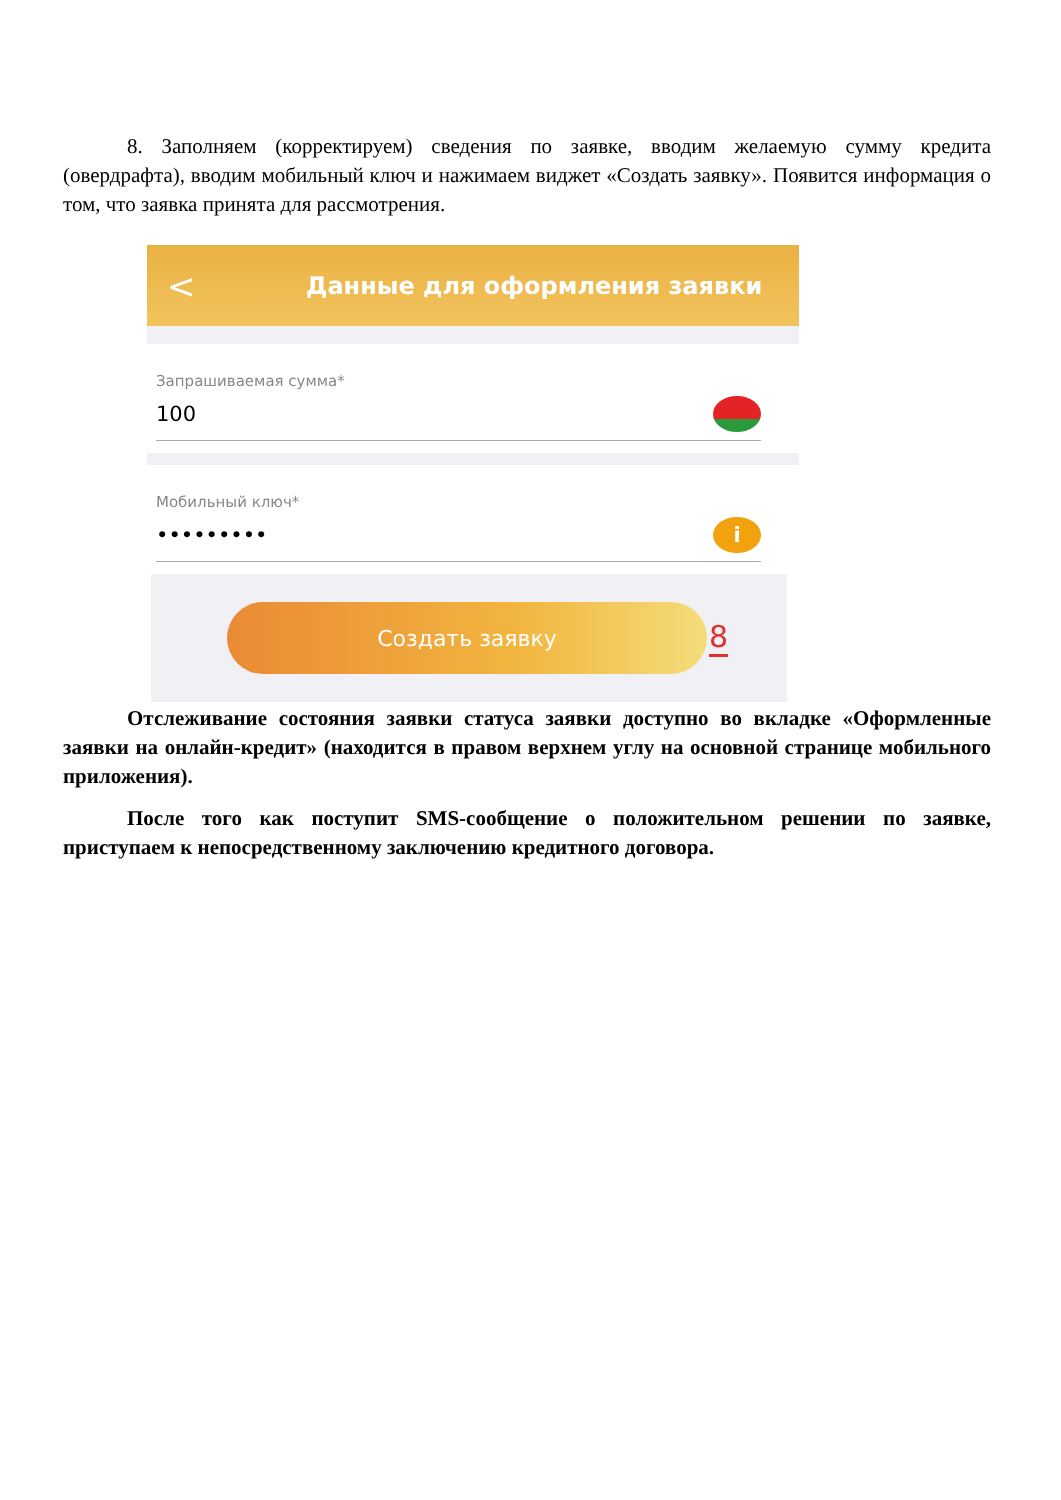8. Заполняем (корректируем) сведения по заявке, вводим желаемую сумму кредита (овердрафта), вводим мобильный ключ и нажимаем виджет «Создать заявку». Появится информация о том, что заявка принята для рассмотрения.
< Данные для оформления заявки
Запрашиваемая сумма*
100
Мобильный ключ*
••••••••• i
Создать заявку
8
Отслеживание состояния заявки статуса заявки доступно во вкладке «Оформленные заявки на онлайн-кредит» (находится в правом верхнем углу на основной странице мобильного приложения).
После того как поступит SMS-сообщение о положительном решении по заявке, приступаем к непосредственному заключению кредитного договора.